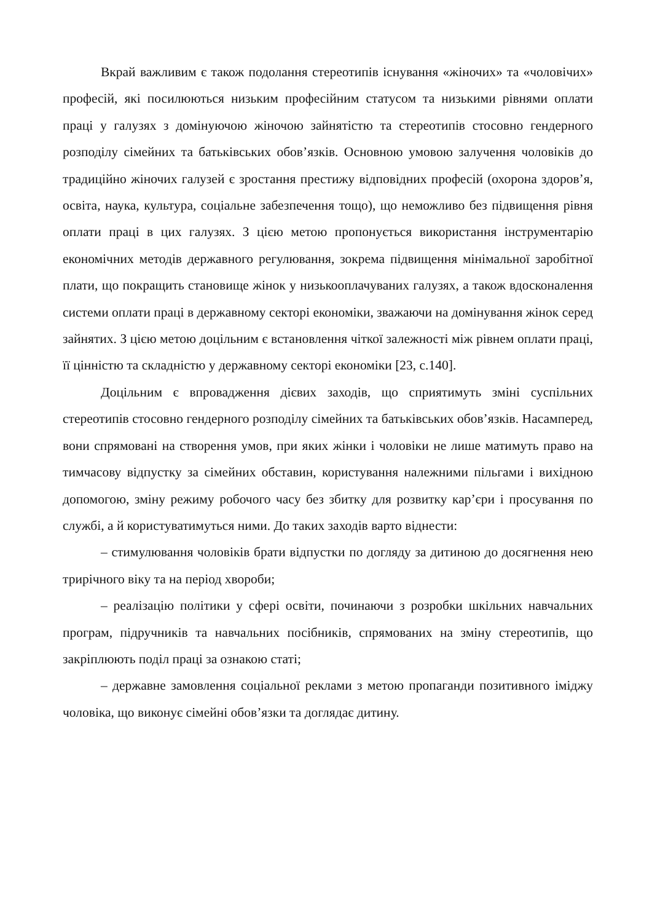Вкрай важливим є також подолання стереотипів існування «жіночих» та «чоловічих» професій, які посилюються низьким професійним статусом та низькими рівнями оплати праці у галузях з домінуючою жіночою зайнятістю та стереотипів стосовно гендерного розподілу сімейних та батьківських обов’язків. Основною умовою залучення чоловіків до традиційно жіночих галузей є зростання престижу відповідних професій (охорона здоров’я, освіта, наука, культура, соціальне забезпечення тощо), що неможливо без підвищення рівня оплати праці в цих галузях. З цією метою пропонується використання інструментарію економічних методів державного регулювання, зокрема підвищення мінімальної заробітної плати, що покращить становище жінок у низькооплачуваних галузях, а також вдосконалення системи оплати праці в державному секторі економіки, зважаючи на домінування жінок серед зайнятих. З цією метою доцільним є встановлення чіткої залежності між рівнем оплати праці, її цінністю та складністю у державному секторі економіки [23, с.140].
Доцільним є впровадження дієвих заходів, що сприятимуть зміні суспільних стереотипів стосовно гендерного розподілу сімейних та батьківських обов’язків. Насамперед, вони спрямовані на створення умов, при яких жінки і чоловіки не лише матимуть право на тимчасову відпустку за сімейних обставин, користування належними пільгами і вихідною допомогою, зміну режиму робочого часу без збитку для розвитку кар’єри і просування по службі, а й користуватимуться ними. До таких заходів варто віднести:
– стимулювання чоловіків брати відпустки по догляду за дитиною до досягнення нею трирічного віку та на період хвороби;
– реалізацію політики у сфері освіти, починаючи з розробки шкільних навчальних програм, підручників та навчальних посібників, спрямованих на зміну стереотипів, що закріплюють поділ праці за ознакою статі;
– державне замовлення соціальної реклами з метою пропаганди позитивного іміджу чоловіка, що виконує сімейні обов’язки та доглядає дитину.